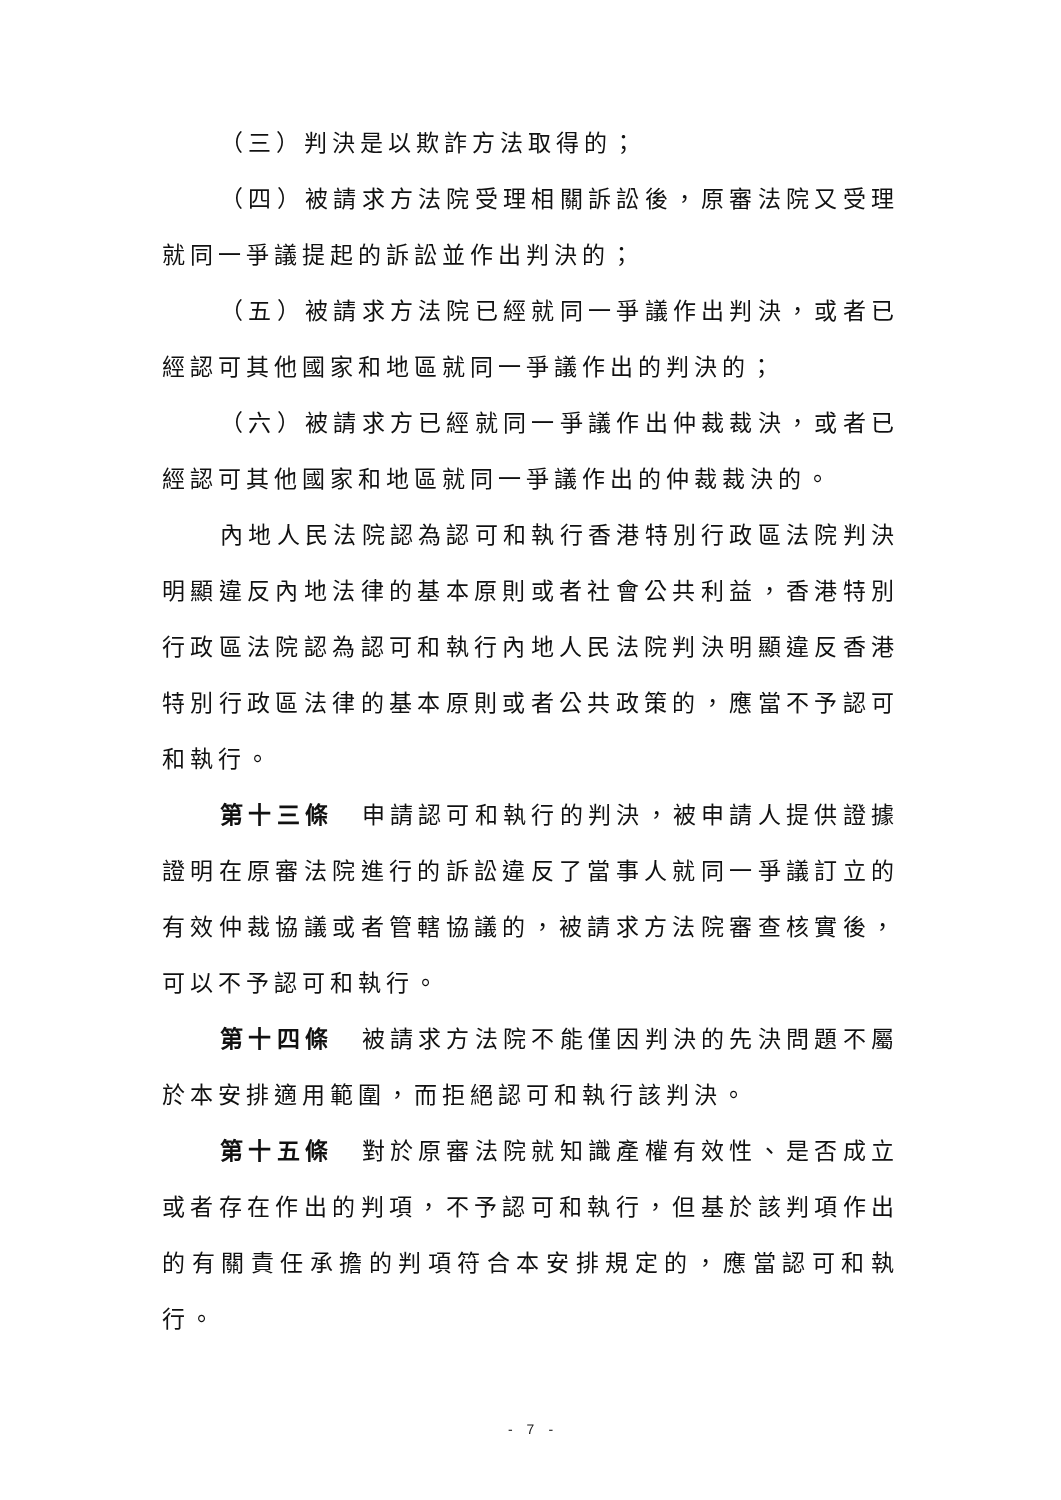（三）判決是以欺詐方法取得的；
（四）被請求方法院受理相關訴訟後，原審法院又受理就同一爭議提起的訴訟並作出判決的；
（五）被請求方法院已經就同一爭議作出判決，或者已經認可其他國家和地區就同一爭議作出的判決的；
（六）被請求方已經就同一爭議作出仲裁裁決，或者已經認可其他國家和地區就同一爭議作出的仲裁裁決的。
內地人民法院認為認可和執行香港特別行政區法院判決明顯違反內地法律的基本原則或者社會公共利益，香港特別行政區法院認為認可和執行內地人民法院判決明顯違反香港特別行政區法律的基本原則或者公共政策的，應當不予認可和執行。
第十三條　申請認可和執行的判決，被申請人提供證據證明在原審法院進行的訴訟違反了當事人就同一爭議訂立的有效仲裁協議或者管轄協議的，被請求方法院審查核實後，可以不予認可和執行。
第十四條　被請求方法院不能僅因判決的先決問題不屬於本安排適用範圍，而拒絕認可和執行該判決。
第十五條　對於原審法院就知識產權有效性、是否成立或者存在作出的判項，不予認可和執行，但基於該判項作出的有關責任承擔的判項符合本安排規定的，應當認可和執行。
-　7　-